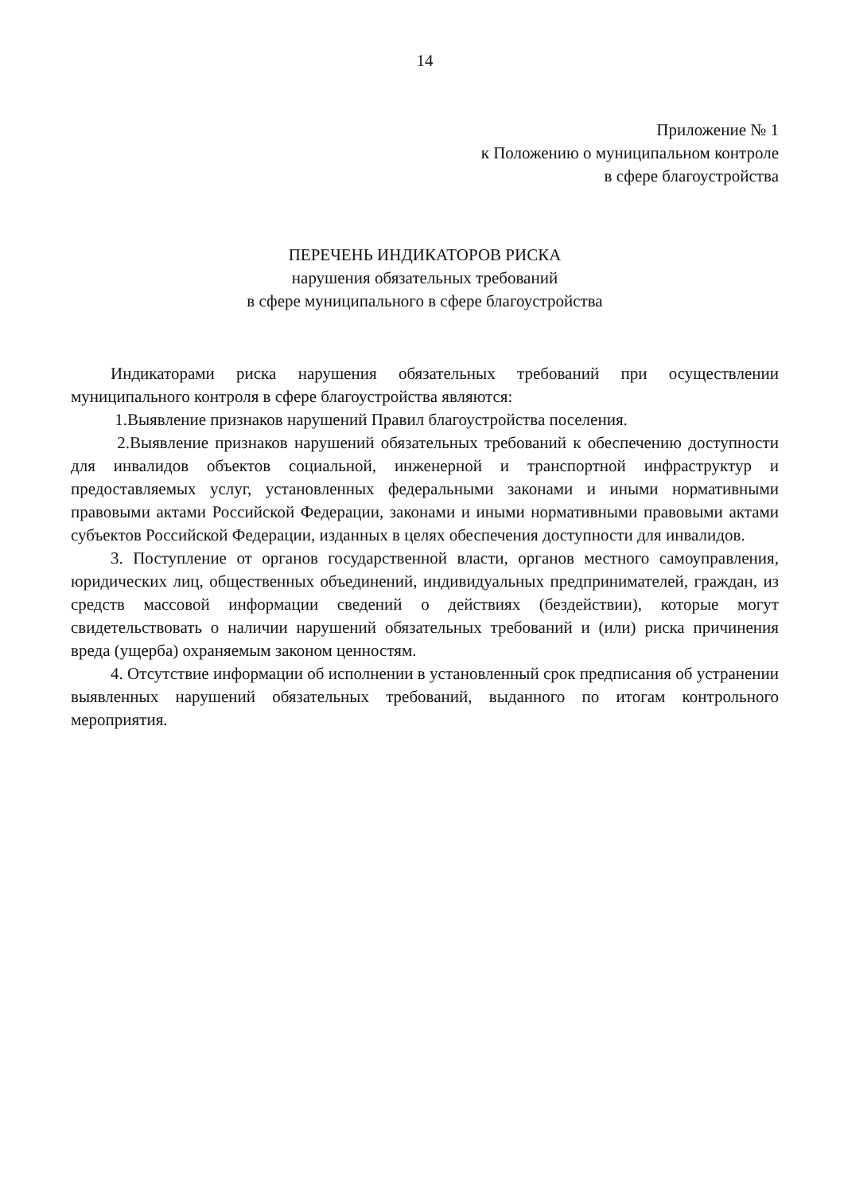14
Приложение № 1
к Положению о муниципальном контроле
в сфере благоустройства
ПЕРЕЧЕНЬ ИНДИКАТОРОВ РИСКА
нарушения обязательных требований
в сфере муниципального в сфере благоустройства
Индикаторами риска нарушения обязательных требований при осуществлении муниципального контроля в сфере благоустройства являются:
1.Выявление признаков нарушений Правил благоустройства поселения.
2.Выявление признаков нарушений обязательных требований к обеспечению доступности для инвалидов объектов социальной, инженерной и транспортной инфраструктур и предоставляемых услуг, установленных федеральными законами и иными нормативными правовыми актами Российской Федерации, законами и иными нормативными правовыми актами субъектов Российской Федерации, изданных в целях обеспечения доступности для инвалидов.
3. Поступление от органов государственной власти, органов местного самоуправления, юридических лиц, общественных объединений, индивидуальных предпринимателей, граждан, из средств массовой информации сведений о действиях (бездействии), которые могут свидетельствовать о наличии нарушений обязательных требований и (или) риска причинения вреда (ущерба) охраняемым законом ценностям.
4. Отсутствие информации об исполнении в установленный срок предписания об устранении выявленных нарушений обязательных требований, выданного по итогам контрольного мероприятия.